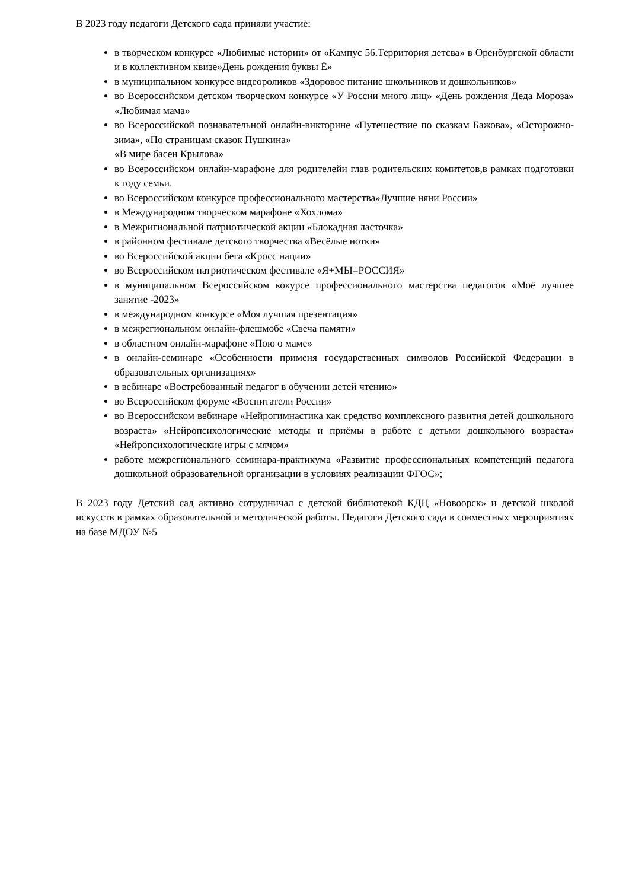В 2023 году педагоги Детского сада приняли участие:
в творческом конкурсе «Любимые истории» от «Кампус 56.Территория детсва» в Оренбургской области и в коллективном квизе»День рождения буквы Ё»
в муниципальном конкурсе видеороликов «Здоровое питание школьников и дошкольников»
во Всероссийском детском творческом конкурсе «У России много лиц» «День рождения Деда Мороза» «Любимая мама»
во Всероссийской познавательной онлайн-викторине «Путешествие по сказкам Бажова», «Осторожно-зима», «По страницам сказок Пушкина»
«В мире басен Крылова»
во Всероссийском онлайн-марафоне для родителейи глав родительских комитетов,в рамках подготовки к году семьи.
во Всероссийском конкурсе профессионального мастерства»Лучшие няни России»
в Международном творческом марафоне «Хохлома»
в Межригиональной патриотической акции «Блокадная ласточка»
в районном фестивале детского творчества «Весёлые нотки»
во Всероссийской акции бега «Кросс нации»
во Всероссийском патриотическом фестивале «Я+МЫ=РОССИЯ»
в муниципальном Всероссийском кокурсе профессионального мастерства педагогов «Моё лучшее занятие -2023»
в международном конкурсе «Моя лучшая презентация»
в межрегиональном онлайн-флешмобе «Свеча памяти»
в областном онлайн-марафоне «Пою о маме»
в онлайн-семинаре «Особенности применя государственных символов Российской Федерации в образовательных организациях»
в вебинаре «Востребованный педагог в обучении детей чтению»
во Всероссийском форуме «Воспитатели России»
во Всероссийском вебинаре «Нейрогимнастика как средство комплексного развития детей дошкольного возраста» «Нейропсихологические методы и приёмы в работе с детьми дошкольного возраста» «Нейропсихологические игры с мячом»
работе межрегионального семинара-практикума «Развитие профессиональных компетенций педагога дошкольной образовательной организации в условиях реализации ФГОС»;
В 2023 году Детский сад активно сотрудничал с детской библиотекой КДЦ «Новоорск» и детской школой искусств в рамках образовательной и методической работы. Педагоги Детского сада в совместных мероприятиях на базе МДОУ №5